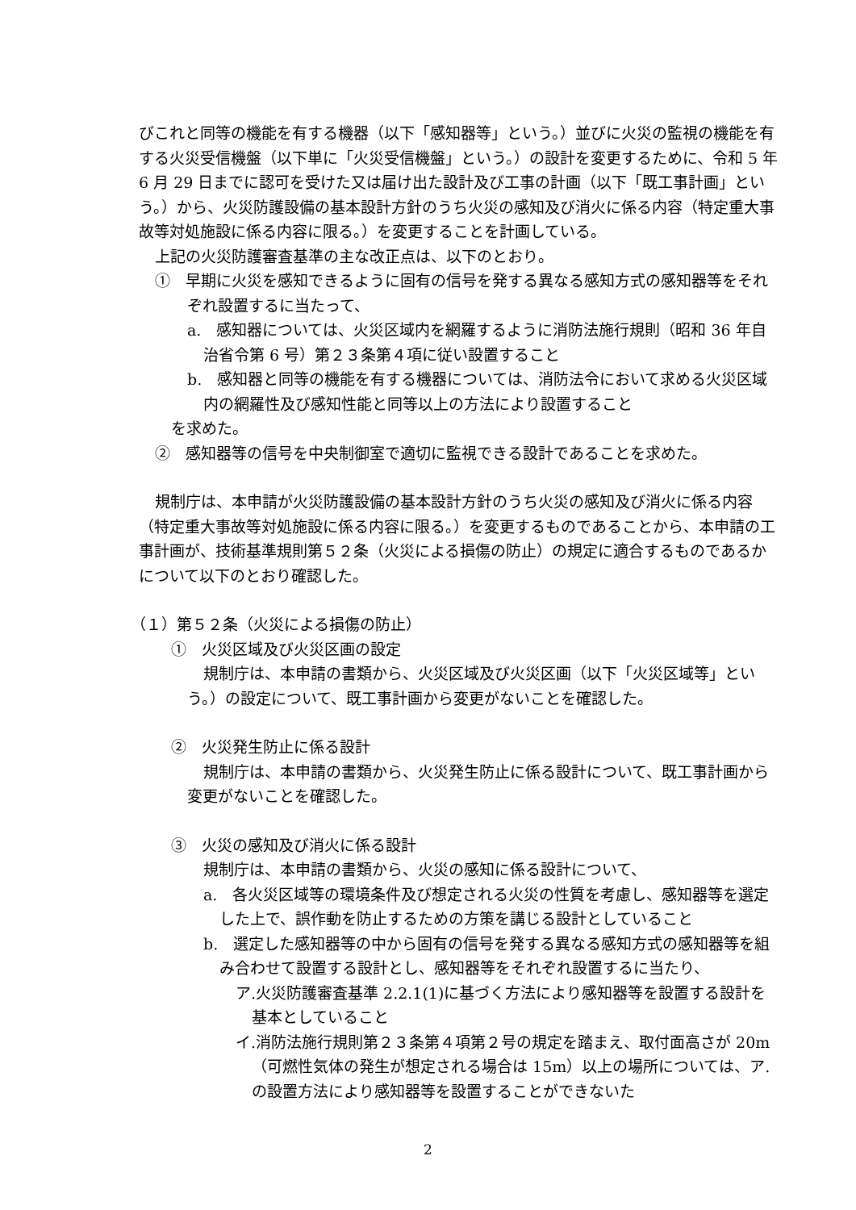びこれと同等の機能を有する機器（以下「感知器等」という。）並びに火災の監視の機能を有する火災受信機盤（以下単に「火災受信機盤」という。）の設計を変更するために、令和 5 年 6 月 29 日までに認可を受けた又は届け出た設計及び工事の計画（以下「既工事計画」という。）から、火災防護設備の基本設計方針のうち火災の感知及び消火に係る内容（特定重大事故等対処施設に係る内容に限る。）を変更することを計画している。
上記の火災防護審査基準の主な改正点は、以下のとおり。
①　早期に火災を感知できるように固有の信号を発する異なる感知方式の感知器等をそれぞれ設置するに当たって、
a.　感知器については、火災区域内を網羅するように消防法施行規則（昭和 36 年自治省令第 6 号）第２３条第４項に従い設置すること
b.　感知器と同等の機能を有する機器については、消防法令において求める火災区域内の網羅性及び感知性能と同等以上の方法により設置すること
を求めた。
②　感知器等の信号を中央制御室で適切に監視できる設計であることを求めた。
規制庁は、本申請が火災防護設備の基本設計方針のうち火災の感知及び消火に係る内容（特定重大事故等対処施設に係る内容に限る。）を変更するものであることから、本申請の工事計画が、技術基準規則第５２条（火災による損傷の防止）の規定に適合するものであるかについて以下のとおり確認した。
（１）第５２条（火災による損傷の防止）
①　火災区域及び火災区画の設定
規制庁は、本申請の書類から、火災区域及び火災区画（以下「火災区域等」という。）の設定について、既工事計画から変更がないことを確認した。
②　火災発生防止に係る設計
規制庁は、本申請の書類から、火災発生防止に係る設計について、既工事計画から変更がないことを確認した。
③　火災の感知及び消火に係る設計
規制庁は、本申請の書類から、火災の感知に係る設計について、
a.　各火災区域等の環境条件及び想定される火災の性質を考慮し、感知器等を選定した上で、誤作動を防止するための方策を講じる設計としていること
b.　選定した感知器等の中から固有の信号を発する異なる感知方式の感知器等を組み合わせて設置する設計とし、感知器等をそれぞれ設置するに当たり、
ア.火災防護審査基準 2.2.1(1)に基づく方法により感知器等を設置する設計を基本としていること
イ.消防法施行規則第２３条第４項第２号の規定を踏まえ、取付面高さが 20m（可燃性気体の発生が想定される場合は 15m）以上の場所については、ア.の設置方法により感知器等を設置することができないた
2